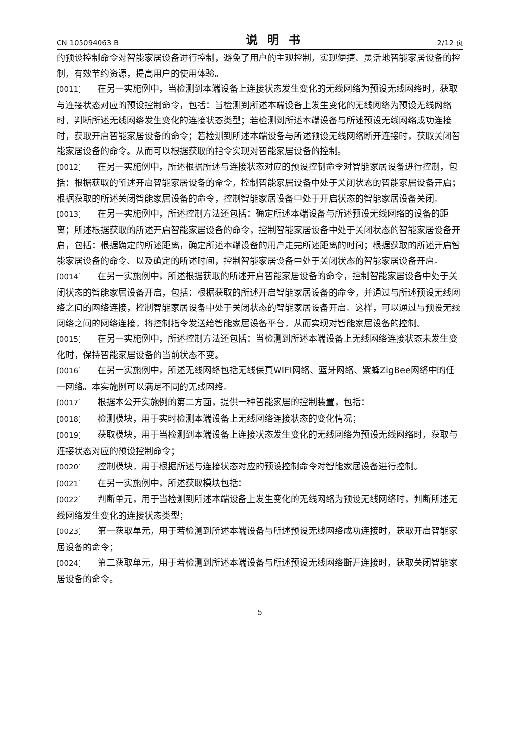CN 105094063 B 说明书 2/12 页
的预设控制命令对智能家居设备进行控制，避免了用户的主观控制，实现便捷、灵活地智能家居设备的控制，有效节约资源，提高用户的使用体验。
[0011] 在另一实施例中，当检测到本端设备上连接状态发生变化的无线网络为预设无线网络时，获取与连接状态对应的预设控制命令，包括：当检测到所述本端设备上发生变化的无线网络为预设无线网络时，判断所述无线网络发生变化的连接状态类型；若检测到所述本端设备与所述预设无线网络成功连接时，获取开启智能家居设备的命令；若检测到所述本端设备与所述预设无线网络断开连接时，获取关闭智能家居设备的命令。从而可以根据获取的指令实现对智能家居设备的控制。
[0012] 在另一实施例中，所述根据所述与连接状态对应的预设控制命令对智能家居设备进行控制，包括：根据获取的所述开启智能家居设备的命令，控制智能家居设备中处于关闭状态的智能家居设备开启；根据获取的所述关闭智能家居设备的命令，控制智能家居设备中处于开启状态的智能家居设备关闭。
[0013] 在另一实施例中，所述控制方法还包括：确定所述本端设备与所述预设无线网络的设备的距离；所述根据获取的所述开启智能家居设备的命令，控制智能家居设备中处于关闭状态的智能家居设备开启，包括：根据确定的所述距离，确定所述本端设备的用户走完所述距离的时间；根据获取的所述开启智能家居设备的命令、以及确定的所述时间，控制智能家居设备中处于关闭状态的智能家居设备开启。
[0014] 在另一实施例中，所述根据获取的所述开启智能家居设备的命令，控制智能家居设备中处于关闭状态的智能家居设备开启，包括：根据获取的所述开启智能家居设备的命令，并通过与所述预设无线网络之间的网络连接，控制智能家居设备中处于关闭状态的智能家居设备开启。这样，可以通过与预设无线网络之间的网络连接，将控制指令发送给智能家居设备平台，从而实现对智能家居设备的控制。
[0015] 在另一实施例中，所述控制方法还包括：当检测到所述本端设备上无线网络连接状态未发生变化时，保持智能家居设备的当前状态不变。
[0016] 在另一实施例中，所述无线网络包括无线保真WIFI网络、蓝牙网络、紫蜂ZigBee网络中的任一网络。本实施例可以满足不同的无线网络。
[0017] 根据本公开实施例的第二方面，提供一种智能家居的控制装置，包括：
[0018] 检测模块，用于实时检测本端设备上无线网络连接状态的变化情况；
[0019] 获取模块，用于当检测到本端设备上连接状态发生变化的无线网络为预设无线网络时，获取与连接状态对应的预设控制命令；
[0020] 控制模块，用于根据所述与连接状态对应的预设控制命令对智能家居设备进行控制。
[0021] 在另一实施例中，所述获取模块包括：
[0022] 判断单元，用于当检测到所述本端设备上发生变化的无线网络为预设无线网络时，判断所述无线网络发生变化的连接状态类型；
[0023] 第一获取单元，用于若检测到所述本端设备与所述预设无线网络成功连接时，获取开启智能家居设备的命令；
[0024] 第二获取单元，用于若检测到所述本端设备与所述预设无线网络断开连接时，获取关闭智能家居设备的命令。
5